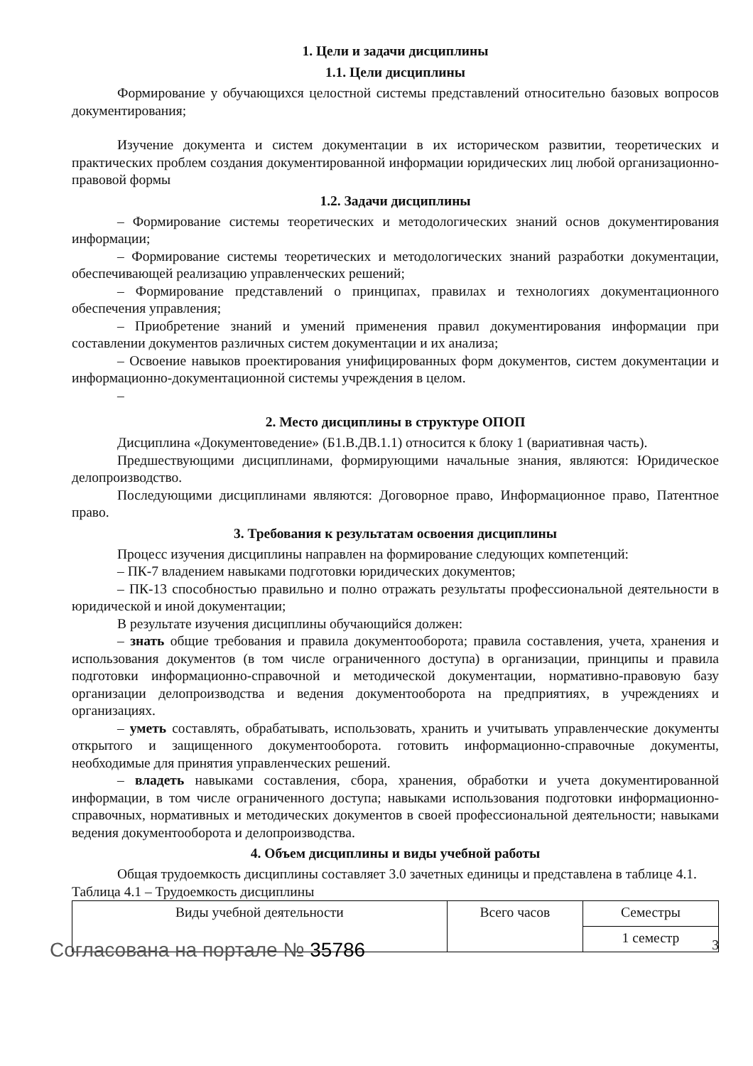1. Цели и задачи дисциплины
1.1. Цели дисциплины
Формирование у обучающихся целостной системы представлений относительно базовых вопросов документирования;
Изучение документа и систем документации в их историческом развитии, теоретических и практических проблем создания документированной информации юридических лиц любой организационно-правовой формы
1.2. Задачи дисциплины
– Формирование системы теоретических и методологических знаний основ документирования информации;
– Формирование системы теоретических и методологических знаний разработки документации, обеспечивающей реализацию управленческих решений;
– Формирование представлений о принципах, правилах и технологиях документационного обеспечения управления;
– Приобретение знаний и умений применения правил документирования информации при составлении документов различных систем документации и их анализа;
– Освоение навыков проектирования унифицированных форм документов, систем документации и информационно-документационной системы учреждения в целом.
–
2. Место дисциплины в структуре ОПОП
Дисциплина «Документоведение» (Б1.В.ДВ.1.1) относится к блоку 1 (вариативная часть).
Предшествующими дисциплинами, формирующими начальные знания, являются: Юридическое делопроизводство.
Последующими дисциплинами являются: Договорное право, Информационное право, Патентное право.
3. Требования к результатам освоения дисциплины
Процесс изучения дисциплины направлен на формирование следующих компетенций:
– ПК-7 владением навыками подготовки юридических документов;
– ПК-13 способностью правильно и полно отражать результаты профессиональной деятельности в юридической и иной документации;
В результате изучения дисциплины обучающийся должен:
– знать общие требования и правила документооборота; правила составления, учета, хранения и использования документов (в том числе ограниченного доступа) в организации, принципы и правила подготовки информационно-справочной и методической документации, нормативно-правовую базу организации делопроизводства и ведения документооборота на предприятиях, в учреждениях и организациях.
– уметь составлять, обрабатывать, использовать, хранить и учитывать управленческие документы открытого и защищенного документооборота. готовить информационно-справочные документы, необходимые для принятия управленческих решений.
– владеть навыками составления, сбора, хранения, обработки и учета документированной информации, в том числе ограниченного доступа; навыками использования подготовки информационно-справочных, нормативных и методических документов в своей профессиональной деятельности; навыками ведения документооборота и делопроизводства.
4. Объем дисциплины и виды учебной работы
Общая трудоемкость дисциплины составляет 3.0 зачетных единицы и представлена в таблице 4.1.
Таблица 4.1 – Трудоемкость дисциплины
| Виды учебной деятельности | Всего часов | Семестры |
| | | 1 семестр |
Согласована на портале № 35786 3